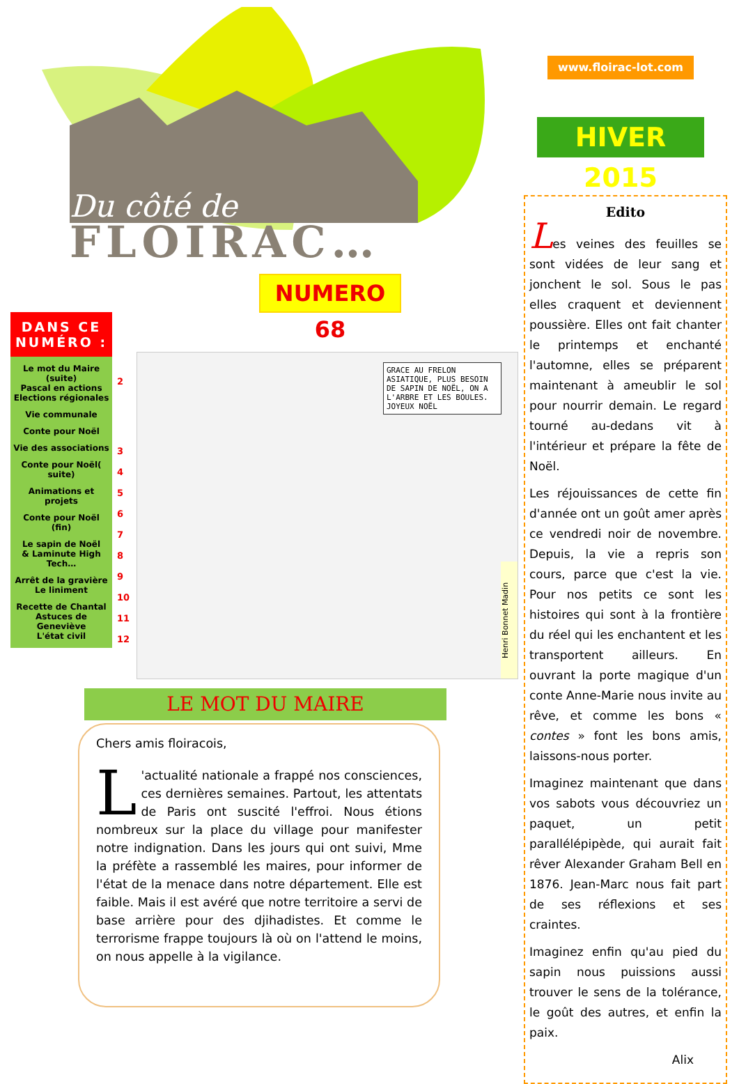Du côté de
FLOIRAC…
NUMERO 68
DANS CE NUMÉRO :
Le mot du Maire (suite)
Pascal en actions
Elections régionales
Vie communale
Conte pour Noël
Vie des associations
Conte pour Noël( suite)
Animations et projets
Conte pour Noël (fin)
Le sapin de Noël
& Laminute High Tech…
Arrêt de la gravière
Le liniment
Recette de Chantal
Astuces de Geneviève
L'état civil
2
3
4
5
6
7
8
9
10
11
12
Henri Bonnet Madin
GRACE AU FRELON ASIATIQUE, PLUS BESOIN DE SAPIN DE NOËL, ON A L'ARBRE ET LES BOULES. JOYEUX NOËL
LE MOT DU MAIRE
Chers amis floiracois,
L 'actualité nationale a frappé nos consciences, ces dernières semaines. Partout, les attentats de Paris ont suscité l'effroi. Nous étions nombreux sur la place du village pour manifester notre indignation. Dans les jours qui ont suivi, Mme la préfète a rassemblé les maires, pour informer de l'état de la menace dans notre département. Elle est faible. Mais il est avéré que notre territoire a servi de base arrière pour des djihadistes. Et comme le terrorisme frappe toujours là où on l'attend le moins, on nous appelle à la vigilance.
www.floirac-lot.com
HIVER 2015
Edito
Les veines des feuilles se sont vidées de leur sang et jonchent le sol. Sous le pas elles craquent et deviennent poussière. Elles ont fait chanter le printemps et enchanté l'automne, elles se préparent maintenant à ameublir le sol pour nourrir demain. Le regard tourné au-dedans vit à l'intérieur et prépare la fête de Noël.
Les réjouissances de cette fin d'année ont un goût amer après ce vendredi noir de novembre. Depuis, la vie a repris son cours, parce que c'est la vie. Pour nos petits ce sont les histoires qui sont à la frontière du réel qui les enchantent et les transportent ailleurs. En ouvrant la porte magique d'un conte Anne-Marie nous invite au rêve, et comme les bons « contes » font les bons amis, laissons-nous porter.
Imaginez maintenant que dans vos sabots vous découvriez un paquet, un petit parallélépipède, qui aurait fait rêver Alexander Graham Bell en 1876. Jean-Marc nous fait part de ses réflexions et ses craintes.
Imaginez enfin qu'au pied du sapin nous puissions aussi trouver le sens de la tolérance, le goût des autres, et enfin la paix.
Alix